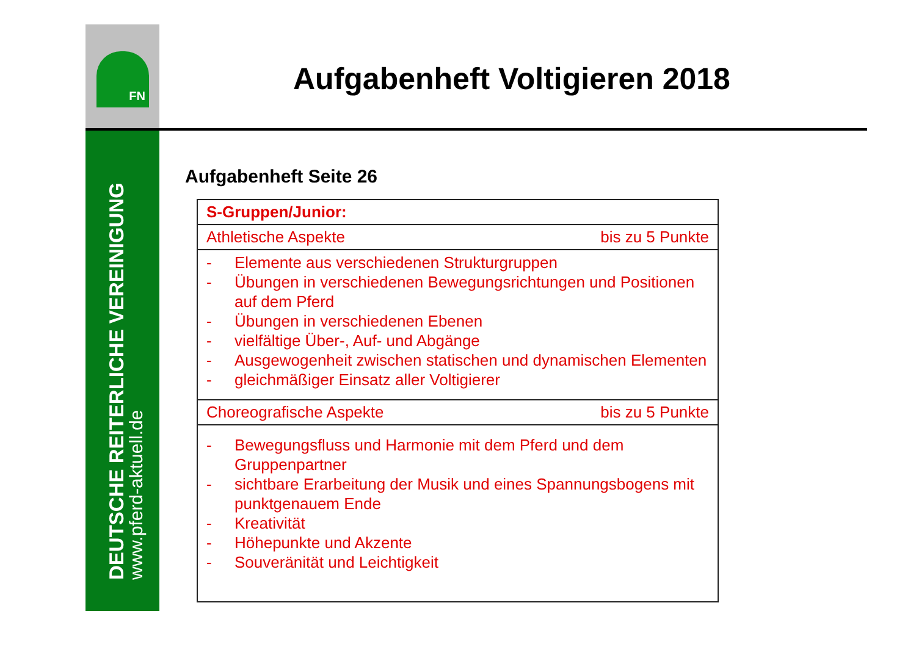FN
DEUTSCHE REITERLICHE VEREINIGUNG
www.pferd-aktuell.de
Aufgabenheft Voltigieren 2018
Aufgabenheft Seite 26
| S-Gruppen/Junior: |
| Athletische Aspekte bis zu 5 Punkte |
| - Elemente aus verschiedenen Strukturgruppen - Übungen in verschiedenen Bewegungsrichtungen und Positionen auf dem Pferd - Übungen in verschiedenen Ebenen - vielfältige Über-, Auf- und Abgänge - Ausgewogenheit zwischen statischen und dynamischen Elementen - gleichmäßiger Einsatz aller Voltigierer |
| Choreografische Aspekte bis zu 5 Punkte |
| - Bewegungsfluss und Harmonie mit dem Pferd und dem Gruppenpartner - sichtbare Erarbeitung der Musik und eines Spannungsbogens mit punktgenauem Ende - Kreativität - Höhepunkte und Akzente - Souveränität und Leichtigkeit |